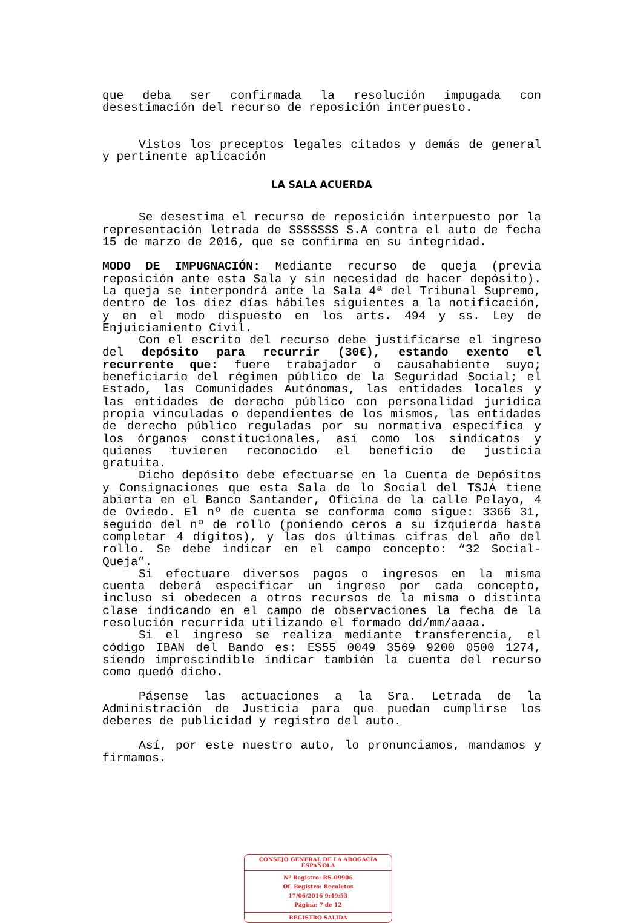que deba ser confirmada la resolución impugada con desestimación del recurso de reposición interpuesto.
Vistos los preceptos legales citados y demás de general y pertinente aplicación
LA SALA ACUERDA
Se desestima el recurso de reposición interpuesto por la representación letrada de SSSSSSS S.A contra el auto de fecha 15 de marzo de 2016, que se confirma en su integridad.
MODO DE IMPUGNACIÓN: Mediante recurso de queja (previa reposición ante esta Sala y sin necesidad de hacer depósito). La queja se interpondrá ante la Sala 4ª del Tribunal Supremo, dentro de los diez días hábiles siguientes a la notificación, y en el modo dispuesto en los arts. 494 y ss. Ley de Enjuiciamiento Civil.
Con el escrito del recurso debe justificarse el ingreso del depósito para recurrir (30€), estando exento el recurrente que: fuere trabajador o causahabiente suyo; beneficiario del régimen público de la Seguridad Social; el Estado, las Comunidades Autónomas, las entidades locales y las entidades de derecho público con personalidad jurídica propia vinculadas o dependientes de los mismos, las entidades de derecho público reguladas por su normativa específica y los órganos constitucionales, así como los sindicatos y quienes tuvieren reconocido el beneficio de justicia gratuita.
Dicho depósito debe efectuarse en la Cuenta de Depósitos y Consignaciones que esta Sala de lo Social del TSJA tiene abierta en el Banco Santander, Oficina de la calle Pelayo, 4 de Oviedo. El nº de cuenta se conforma como sigue: 3366 31, seguido del nº de rollo (poniendo ceros a su izquierda hasta completar 4 dígitos), y las dos últimas cifras del año del rollo. Se debe indicar en el campo concepto: “32 Social-Queja”.
Si efectuare diversos pagos o ingresos en la misma cuenta deberá especificar un ingreso por cada concepto, incluso si obedecen a otros recursos de la misma o distinta clase indicando en el campo de observaciones la fecha de la resolución recurrida utilizando el formado dd/mm/aaaa.
Si el ingreso se realiza mediante transferencia, el código IBAN del Bando es: ES55 0049 3569 9200 0500 1274, siendo imprescindible indicar también la cuenta del recurso como quedó dicho.
Pásense las actuaciones a la Sra. Letrada de la Administración de Justicia para que puedan cumplirse los deberes de publicidad y registro del auto.
Así, por este nuestro auto, lo pronunciamos, mandamos y firmamos.
CONSEJO GENERAL DE LA ABOGACÍA ESPAÑOLA
Nº Registro: RS-09906
Of. Registro: Recoletos
17/06/2016 9:49:53
Página: 7 de 12
REGISTRO SALIDA